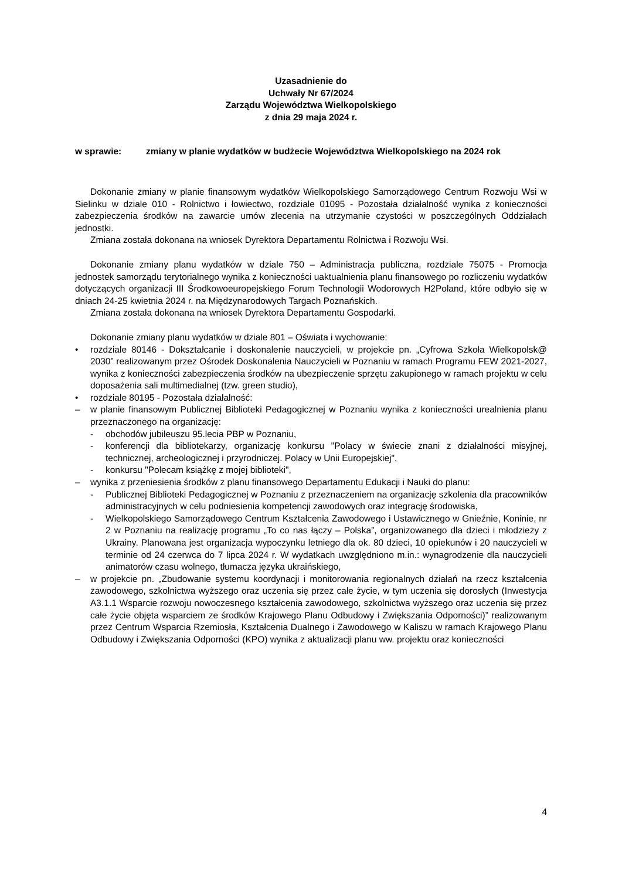Uzasadnienie do
Uchwały Nr 67/2024
Zarządu Województwa Wielkopolskiego
z dnia 29 maja 2024 r.
w sprawie: zmiany w planie wydatków w budżecie Województwa Wielkopolskiego na 2024 rok
Dokonanie zmiany w planie finansowym wydatków Wielkopolskiego Samorządowego Centrum Rozwoju Wsi w Sielinku w dziale 010 - Rolnictwo i łowiectwo, rozdziale 01095 - Pozostała działalność wynika z konieczności zabezpieczenia środków na zawarcie umów zlecenia na utrzymanie czystości w poszczególnych Oddziałach jednostki.
Zmiana została dokonana na wniosek Dyrektora Departamentu Rolnictwa i Rozwoju Wsi.
Dokonanie zmiany planu wydatków w dziale 750 – Administracja publiczna, rozdziale 75075 - Promocja jednostek samorządu terytorialnego wynika z konieczności uaktualnienia planu finansowego po rozliczeniu wydatków dotyczących organizacji III Środkowoeuropejskiego Forum Technologii Wodorowych H2Poland, które odbyło się w dniach 24-25 kwietnia 2024 r. na Międzynarodowych Targach Poznańskich.
Zmiana została dokonana na wniosek Dyrektora Departamentu Gospodarki.
Dokonanie zmiany planu wydatków w dziale 801 – Oświata i wychowanie:
• rozdziale 80146 - Dokształcanie i doskonalenie nauczycieli, w projekcie pn. „Cyfrowa Szkoła Wielkopolsk@ 2030” realizowanym przez Ośrodek Doskonalenia Nauczycieli w Poznaniu w ramach Programu FEW 2021-2027, wynika z konieczności zabezpieczenia środków na ubezpieczenie sprzętu zakupionego w ramach projektu w celu doposażenia sali multimedialnej (tzw. green studio),
• rozdziale 80195 - Pozostała działalność:
– w planie finansowym Publicznej Biblioteki Pedagogicznej w Poznaniu wynika z konieczności urealnienia planu przeznaczonego na organizację:
- obchodów jubileuszu 95.lecia PBP w Poznaniu,
- konferencji dla bibliotekarzy, organizację konkursu "Polacy w świecie znani z działalności misyjnej, technicznej, archeologicznej i przyrodniczej. Polacy w Unii Europejskiej",
- konkursu "Polecam książkę z mojej biblioteki",
– wynika z przeniesienia środków z planu finansowego Departamentu Edukacji i Nauki do planu:
- Publicznej Biblioteki Pedagogicznej w Poznaniu z przeznaczeniem na organizację szkolenia dla pracowników administracyjnych w celu podniesienia kompetencji zawodowych oraz integrację środowiska,
- Wielkopolskiego Samorządowego Centrum Kształcenia Zawodowego i Ustawicznego w Gnieźnie, Koninie, nr 2 w Poznaniu na realizację programu „To co nas łączy – Polska”, organizowanego dla dzieci i młodzieży z Ukrainy. Planowana jest organizacja wypoczynku letniego dla ok. 80 dzieci, 10 opiekunów i 20 nauczycieli w terminie od 24 czerwca do 7 lipca 2024 r. W wydatkach uwzględniono m.in.: wynagrodzenie dla nauczycieli animatorów czasu wolnego, tłumacza języka ukraińskiego,
– w projekcie pn. „Zbudowanie systemu koordynacji i monitorowania regionalnych działań na rzecz kształcenia zawodowego, szkolnictwa wyższego oraz uczenia się przez całe życie, w tym uczenia się dorosłych (Inwestycja A3.1.1 Wsparcie rozwoju nowoczesnego kształcenia zawodowego, szkolnictwa wyższego oraz uczenia się przez całe życie objęta wsparciem ze środków Krajowego Planu Odbudowy i Zwiększania Odporności)” realizowanym przez Centrum Wsparcia Rzemiosła, Kształcenia Dualnego i Zawodowego w Kaliszu w ramach Krajowego Planu Odbudowy i Zwiększania Odporności (KPO) wynika z aktualizacji planu ww. projektu oraz konieczności
4